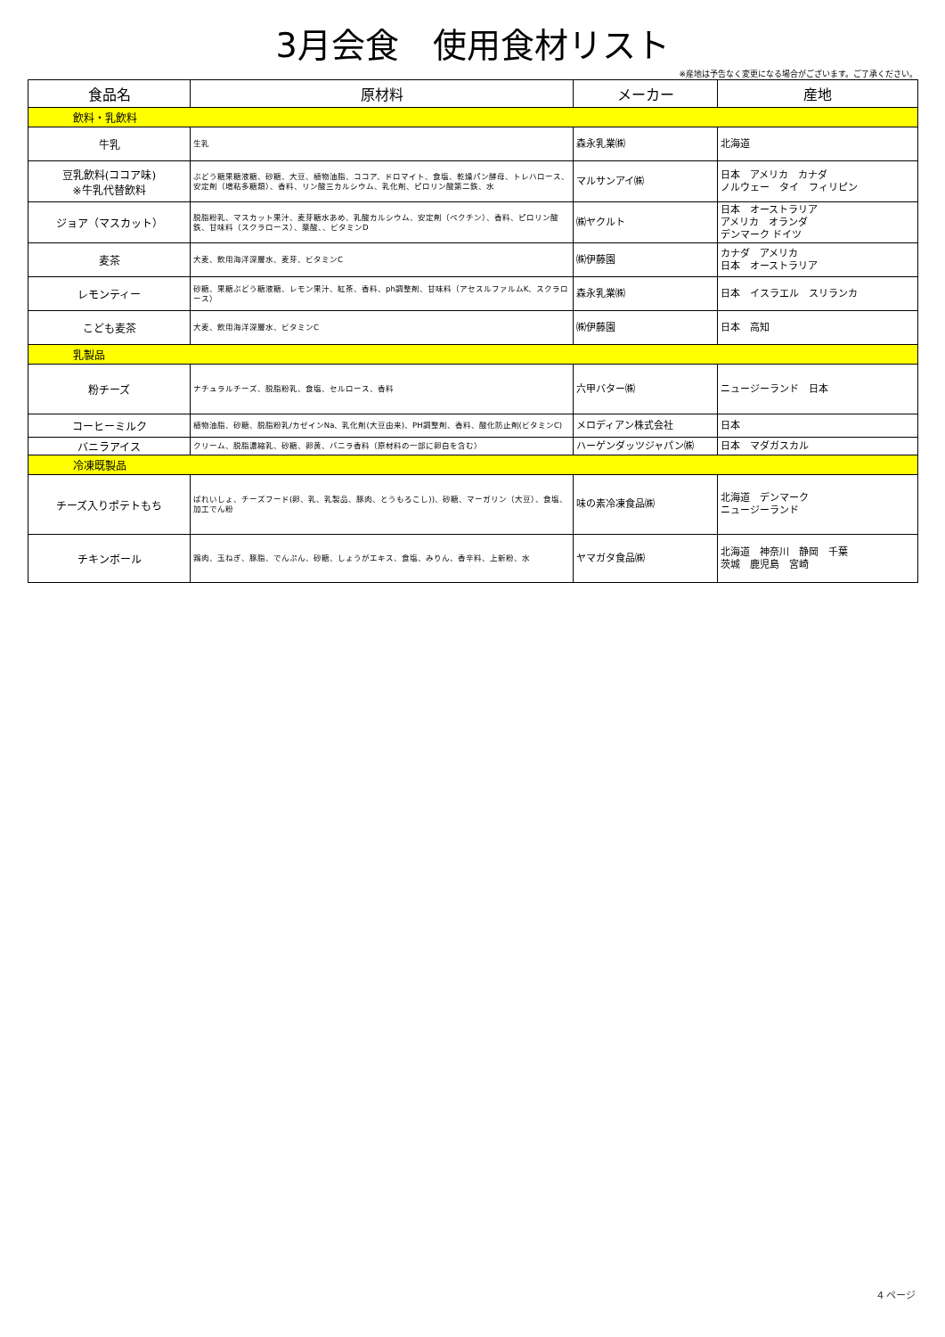3月会食　使用食材リスト
※産地は予告なく変更になる場合がございます。ご了承ください。
| 食品名 | 原材料 | メーカー | 産地 |
| --- | --- | --- | --- |
| 飲料・乳飲料 | | | |
| 牛乳 | 生乳 | 森永乳業㈱ | 北海道 |
| 豆乳飲料(ココア味) ※牛乳代替飲料 | ぶどう糖果糖液糖、砂糖、大豆、植物油脂、ココア、ドロマイト、食塩、乾燥パン酵母、トレハロース、安定剤（増粘多糖類）、香料、リン酸三カルシウム、乳化剤、ピロリン酸第二鉄、水 | マルサンアイ㈱ | 日本 アメリカ カナダ ノルウェー タイ フィリピン |
| ジョア（マスカット） | 脱脂粉乳、マスカット果汁、麦芽糖水あめ、乳酸カルシウム、安定剤（ペクチン）、香料、ピロリン酸鉄、甘味料（スクラロース）、葉酸、、ビタミンD | ㈱ヤクルト | 日本 オーストラリア アメリカ オランダ デンマーク ドイツ |
| 麦茶 | 大麦、飲用海洋深層水、麦芽、ビタミンC | ㈱伊藤園 | カナダ アメリカ 日本 オーストラリア |
| レモンティー | 砂糖、果糖ぶどう糖液糖、レモン果汁、紅茶、香料、ph調整剤、甘味料（アセスルファルムK、スクラロース） | 森永乳業㈱ | 日本 イスラエル スリランカ |
| こども麦茶 | 大麦、飲用海洋深層水、ビタミンC | ㈱伊藤園 | 日本 高知 |
| 乳製品 | | | |
| 粉チーズ | ナチュラルチーズ、脱脂粉乳、食塩、セルロース、香料 | 六甲バター㈱ | ニュージーランド 日本 |
| コーヒーミルク | 植物油脂、砂糖、脱脂粉乳/カゼインNa、乳化剤(大豆由来)、PH調整剤、香料、酸化防止剤(ビタミンC) | メロディアン株式会社 | 日本 |
| バニラアイス | クリーム、脱脂濃縮乳、砂糖、卵黄、バニラ香料（原材料の一部に卵白を含む） | ハーゲンダッツジャパン㈱ | 日本 マダガスカル |
| 冷凍既製品 | | | |
| チーズ入りポテトもち | ばれいしょ、チーズフード(卵、乳、乳製品、豚肉、とうもろこし))、砂糖、マーガリン（大豆）、食塩、加工でん粉 | 味の素冷凍食品㈱ | 北海道 デンマーク ニュージーランド |
| チキンボール | 鶏肉、玉ねぎ、豚脂、でんぷん、砂糖、しょうがエキス、食塩、みりん、香辛料、上新粉、水 | ヤマガタ食品㈱ | 北海道 神奈川 静岡 千葉 茨城 鹿児島 宮崎 |
4 ページ